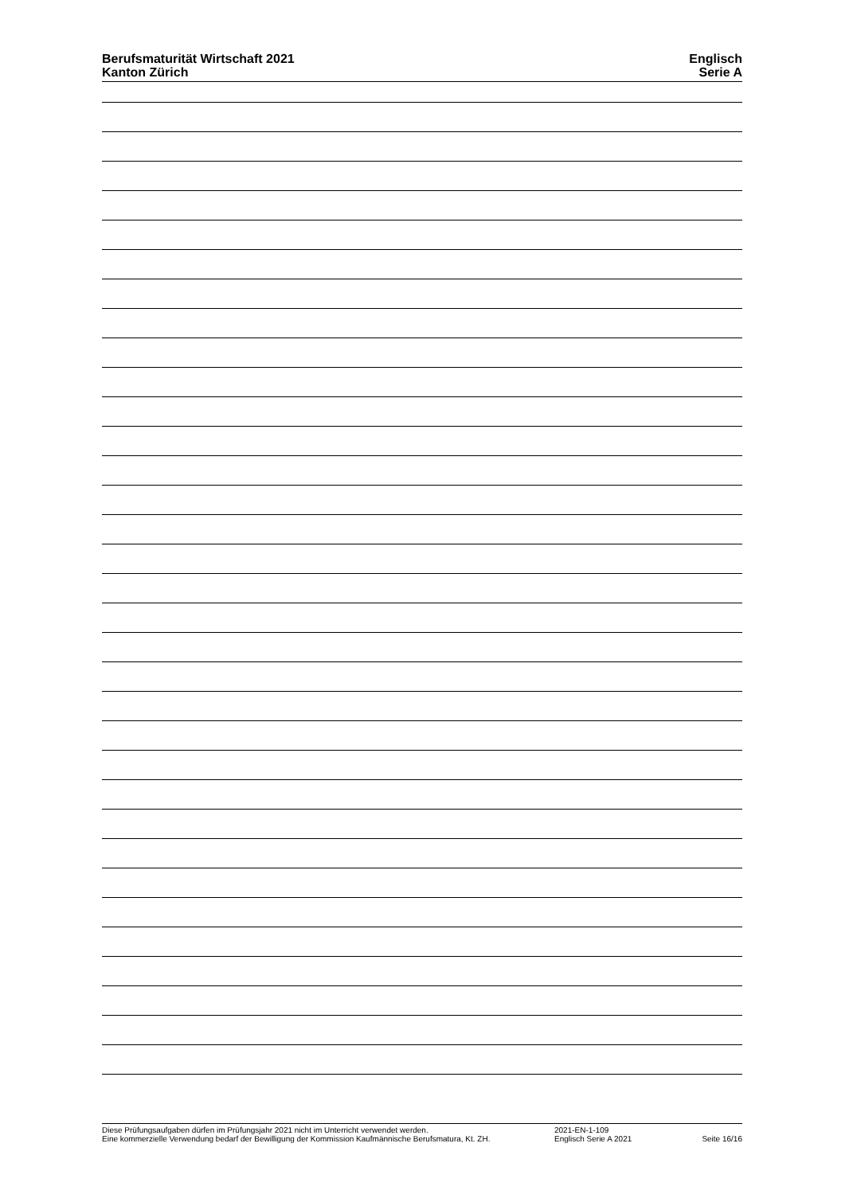Berufsmaturität Wirtschaft 2021
Kanton Zürich
Englisch
Serie A
Diese Prüfungsaufgaben dürfen im Prüfungsjahr 2021 nicht im Unterricht verwendet werden.
Eine kommerzielle Verwendung bedarf der Bewilligung der Kommission Kaufmännische Berufsmatura, Kt. ZH.
2021-EN-1-109
Englisch Serie A 2021
Seite 16/16